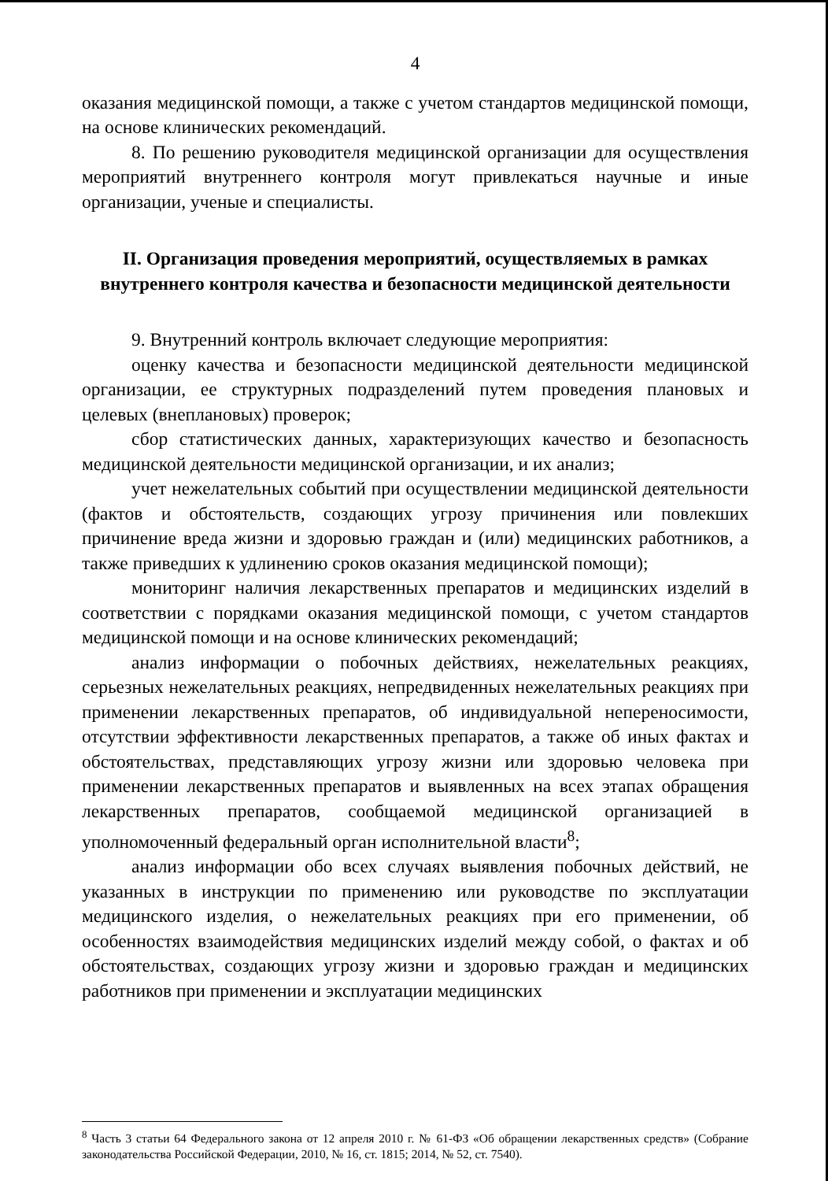4
оказания медицинской помощи, а также с учетом стандартов медицинской помощи, на основе клинических рекомендаций.
8. По решению руководителя медицинской организации для осуществления мероприятий внутреннего контроля могут привлекаться научные и иные организации, ученые и специалисты.
II. Организация проведения мероприятий, осуществляемых в рамках внутреннего контроля качества и безопасности медицинской деятельности
9. Внутренний контроль включает следующие мероприятия:
оценку качества и безопасности медицинской деятельности медицинской организации, ее структурных подразделений путем проведения плановых и целевых (внеплановых) проверок;
сбор статистических данных, характеризующих качество и безопасность медицинской деятельности медицинской организации, и их анализ;
учет нежелательных событий при осуществлении медицинской деятельности (фактов и обстоятельств, создающих угрозу причинения или повлекших причинение вреда жизни и здоровью граждан и (или) медицинских работников, а также приведших к удлинению сроков оказания медицинской помощи);
мониторинг наличия лекарственных препаратов и медицинских изделий в соответствии с порядками оказания медицинской помощи, с учетом стандартов медицинской помощи и на основе клинических рекомендаций;
анализ информации о побочных действиях, нежелательных реакциях, серьезных нежелательных реакциях, непредвиденных нежелательных реакциях при применении лекарственных препаратов, об индивидуальной непереносимости, отсутствии эффективности лекарственных препаратов, а также об иных фактах и обстоятельствах, представляющих угрозу жизни или здоровью человека при применении лекарственных препаратов и выявленных на всех этапах обращения лекарственных препаратов, сообщаемой медицинской организацией в уполномоченный федеральный орган исполнительной власти<sup>8</sup>;
анализ информации обо всех случаях выявления побочных действий, не указанных в инструкции по применению или руководстве по эксплуатации медицинского изделия, о нежелательных реакциях при его применении, об особенностях взаимодействия медицинских изделий между собой, о фактах и об обстоятельствах, создающих угрозу жизни и здоровью граждан и медицинских работников при применении и эксплуатации медицинских
<sup>8</sup> Часть 3 статьи 64 Федерального закона от 12 апреля 2010 г. № 61-ФЗ «Об обращении лекарственных средств» (Собрание законодательства Российской Федерации, 2010, № 16, ст. 1815; 2014, № 52, ст. 7540).